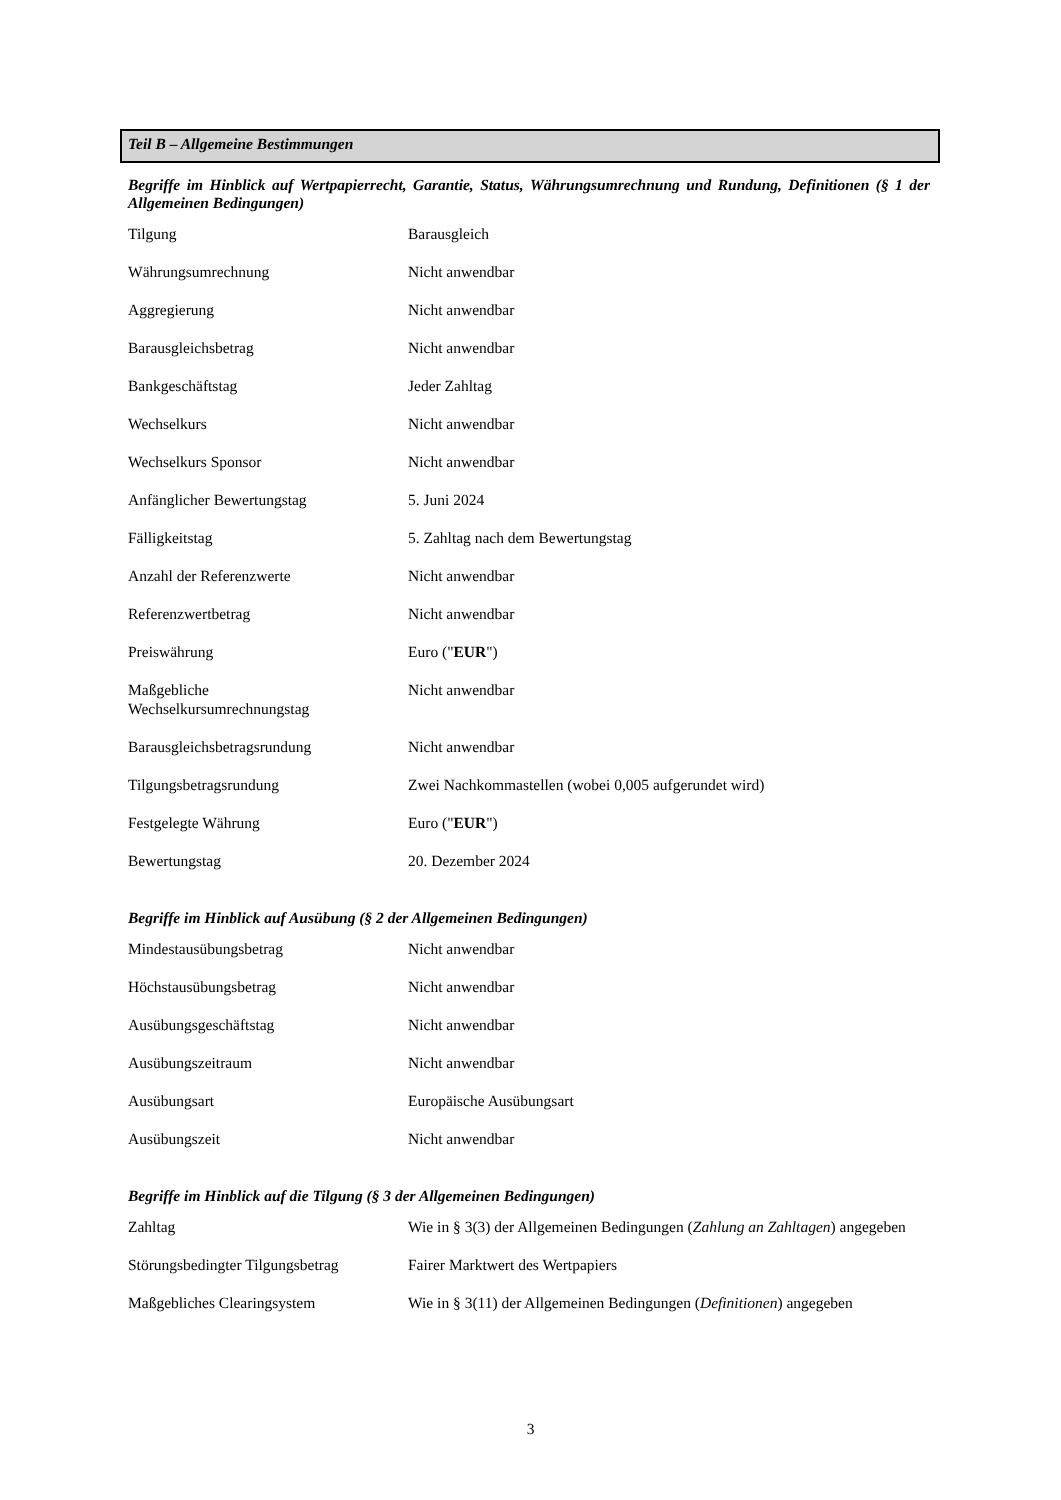Teil B – Allgemeine Bestimmungen
Begriffe im Hinblick auf Wertpapierrecht, Garantie, Status, Währungsumrechnung und Rundung, Definitionen (§ 1 der Allgemeinen Bedingungen)
| Tilgung | Barausgleich |
| Währungsumrechnung | Nicht anwendbar |
| Aggregierung | Nicht anwendbar |
| Barausgleichsbetrag | Nicht anwendbar |
| Bankgeschäftstag | Jeder Zahltag |
| Wechselkurs | Nicht anwendbar |
| Wechselkurs Sponsor | Nicht anwendbar |
| Anfänglicher Bewertungstag | 5. Juni 2024 |
| Fälligkeitstag | 5. Zahltag nach dem Bewertungstag |
| Anzahl der Referenzwerte | Nicht anwendbar |
| Referenzwertbetrag | Nicht anwendbar |
| Preiswährung | Euro (" EUR ") |
| Maßgebliche Wechselkursumrechnungstag | Nicht anwendbar |
| Barausgleichsbetragsrundung | Nicht anwendbar |
| Tilgungsbetragsrundung | Zwei Nachkommastellen (wobei 0,005 aufgerundet wird) |
| Festgelegte Währung | Euro (" EUR ") |
| Bewertungstag | 20. Dezember 2024 |
Begriffe im Hinblick auf Ausübung (§ 2 der Allgemeinen Bedingungen)
| Mindestausübungsbetrag | Nicht anwendbar |
| Höchstausübungsbetrag | Nicht anwendbar |
| Ausübungsgeschäftstag | Nicht anwendbar |
| Ausübungszeitraum | Nicht anwendbar |
| Ausübungsart | Europäische Ausübungsart |
| Ausübungszeit | Nicht anwendbar |
Begriffe im Hinblick auf die Tilgung (§ 3 der Allgemeinen Bedingungen)
| Zahltag | Wie in § 3(3) der Allgemeinen Bedingungen ( Zahlung an Zahltagen ) angegeben |
| Störungsbedingter Tilgungsbetrag | Fairer Marktwert des Wertpapiers |
| Maßgebliches Clearingsystem | Wie in § 3(11) der Allgemeinen Bedingungen ( Definitionen ) angegeben |
3